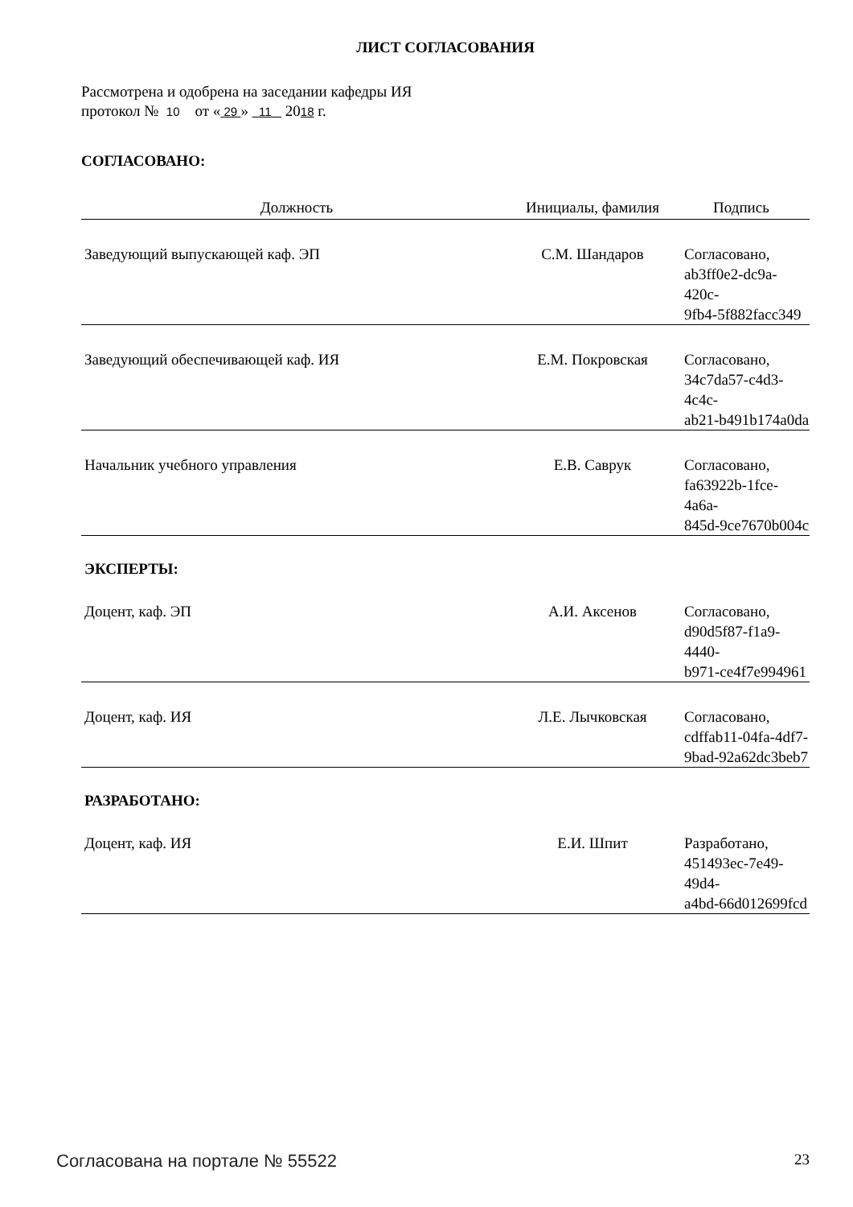ЛИСТ СОГЛАСОВАНИЯ
Рассмотрена и одобрена на заседании кафедры ИЯ
протокол № 10 от « 29 » 11 2018 г.
СОГЛАСОВАНО:
| Должность | Инициалы, фамилия | Подпись |
| --- | --- | --- |
| Заведующий выпускающей каф. ЭП | С.М. Шандаров | Согласовано, ab3ff0e2-dc9a-420c- 9fb4-5f882facc349 |
| Заведующий обеспечивающей каф. ИЯ | Е.М. Покровская | Согласовано, 34c7da57-c4d3-4c4c- ab21-b491b174a0da |
| Начальник учебного управления | Е.В. Саврук | Согласовано, fa63922b-1fce-4a6a- 845d-9ce7670b004c |
| ЭКСПЕРТЫ: | | |
| Доцент, каф. ЭП | А.И. Аксенов | Согласовано, d90d5f87-f1a9-4440- b971-ce4f7e994961 |
| Доцент, каф. ИЯ | Л.Е. Лычковская | Согласовано, cdffab11-04fa-4df7- 9bad-92a62dc3beb7 |
| РАЗРАБОТАНО: | | |
| Доцент, каф. ИЯ | Е.И. Шпит | Разработано, 451493ec-7e49-49d4- a4bd-66d012699fcd |
Согласована на портале № 55522 23